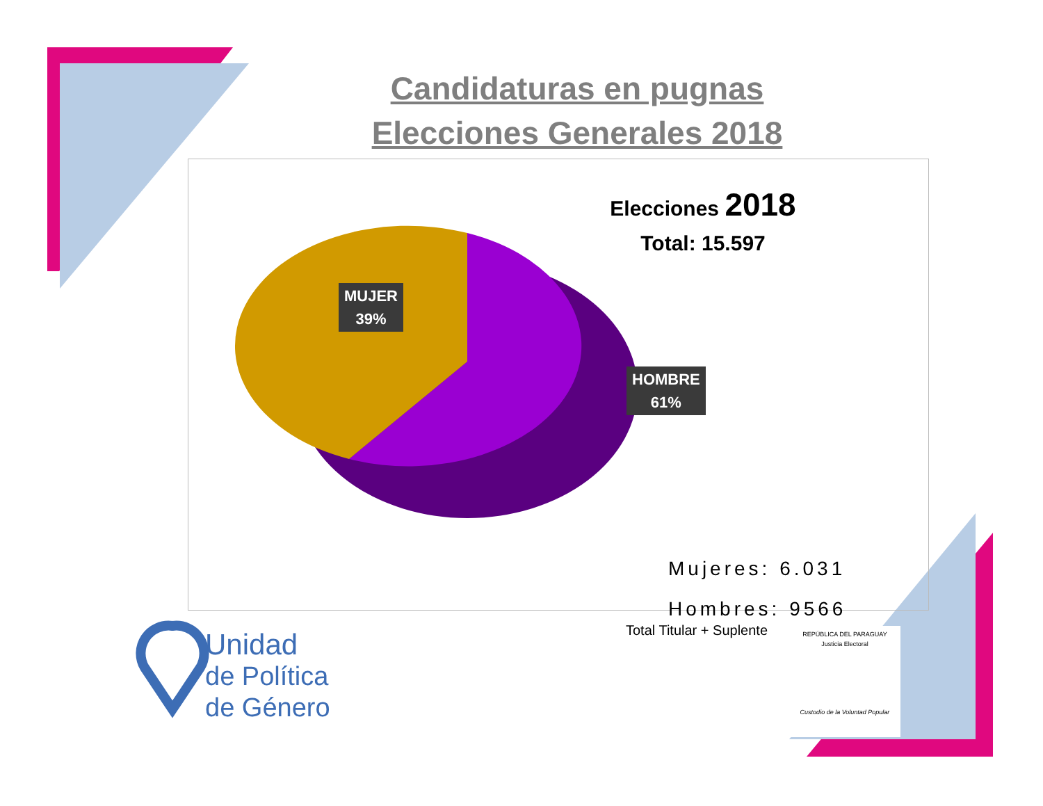Candidaturas en pugnas
Elecciones Generales 2018
Elecciones 2018
Total: 15.597
MUJER
39%
HOMBRE
61%
Mujeres: 6.031
Hombres: 9566
Total Titular + Suplente
Unidad
de Política
de Género
REPÚBLICA DEL PARAGUAY
Justicia Electoral
Custodio de la Voluntad Popular